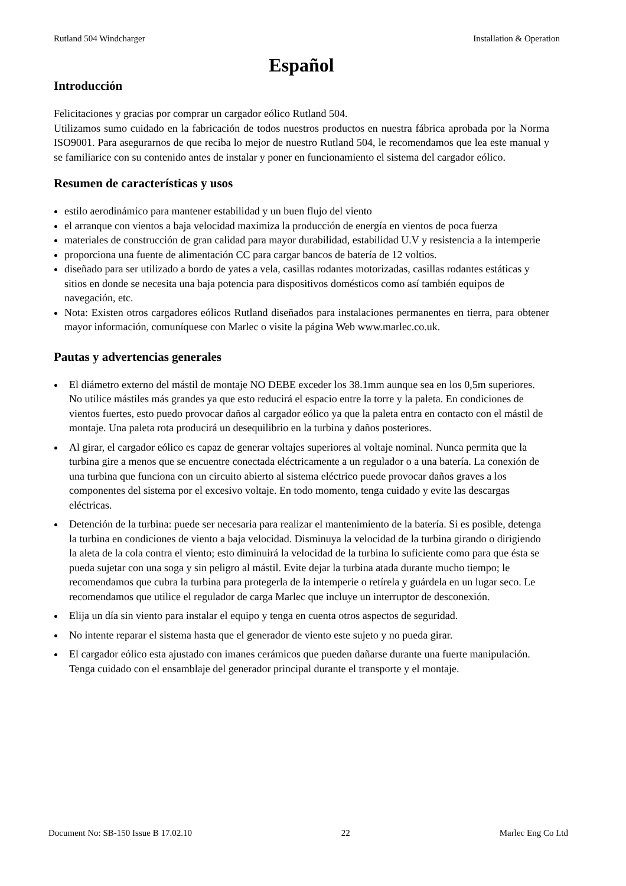Rutland 504 Windcharger Installation & Operation
Español
Introducción
Felicitaciones y gracias por comprar un cargador eólico Rutland 504.
Utilizamos sumo cuidado en la fabricación de todos nuestros productos en nuestra fábrica aprobada por la Norma ISO9001. Para asegurarnos de que reciba lo mejor de nuestro Rutland 504, le recomendamos que lea este manual y se familiarice con su contenido antes de instalar y poner en funcionamiento el sistema del cargador eólico.
Resumen de características y usos
estilo aerodinámico para mantener estabilidad y un buen flujo del viento
el arranque con vientos a baja velocidad maximiza la producción de energía en vientos de poca fuerza
materiales de construcción de gran calidad para mayor durabilidad, estabilidad U.V y resistencia a la intemperie
proporciona una fuente de alimentación CC para cargar bancos de batería de 12 voltios.
diseñado para ser utilizado a bordo de yates a vela, casillas rodantes motorizadas, casillas rodantes estáticas y sitios en donde se necesita una baja potencia para dispositivos domésticos como así también equipos de navegación, etc.
Nota: Existen otros cargadores eólicos Rutland diseñados para instalaciones permanentes en tierra, para obtener mayor información, comuníquese con Marlec o visite la página Web www.marlec.co.uk.
Pautas y advertencias generales
El diámetro externo del mástil de montaje NO DEBE exceder los 38.1mm aunque sea en los 0,5m superiores. No utilice mástiles más grandes ya que esto reducirá el espacio entre la torre y la paleta. En condiciones de vientos fuertes, esto puedo provocar daños al cargador eólico ya que la paleta entra en contacto con el mástil de montaje. Una paleta rota producirá un desequilibrio en la turbina y daños posteriores.
Al girar, el cargador eólico es capaz de generar voltajes superiores al voltaje nominal. Nunca permita que la turbina gire a menos que se encuentre conectada eléctricamente a un regulador o a una batería. La conexión de una turbina que funciona con un circuito abierto al sistema eléctrico puede provocar daños graves a los componentes del sistema por el excesivo voltaje. En todo momento, tenga cuidado y evite las descargas eléctricas.
Detención de la turbina: puede ser necesaria para realizar el mantenimiento de la batería. Si es posible, detenga la turbina en condiciones de viento a baja velocidad. Disminuya la velocidad de la turbina girando o dirigiendo la aleta de la cola contra el viento; esto diminuirá la velocidad de la turbina lo suficiente como para que ésta se pueda sujetar con una soga y sin peligro al mástil. Evite dejar la turbina atada durante mucho tiempo; le recomendamos que cubra la turbina para protegerla de la intemperie o retírela y guárdela en un lugar seco. Le recomendamos que utilice el regulador de carga Marlec que incluye un interruptor de desconexión.
Elija un día sin viento para instalar el equipo y tenga en cuenta otros aspectos de seguridad.
No intente reparar el sistema hasta que el generador de viento este sujeto y no pueda girar.
El cargador eólico esta ajustado con imanes cerámicos que pueden dañarse durante una fuerte manipulación. Tenga cuidado con el ensamblaje del generador principal durante el transporte y el montaje.
Document No: SB-150 Issue B 17.02.10 22 Marlec Eng Co Ltd